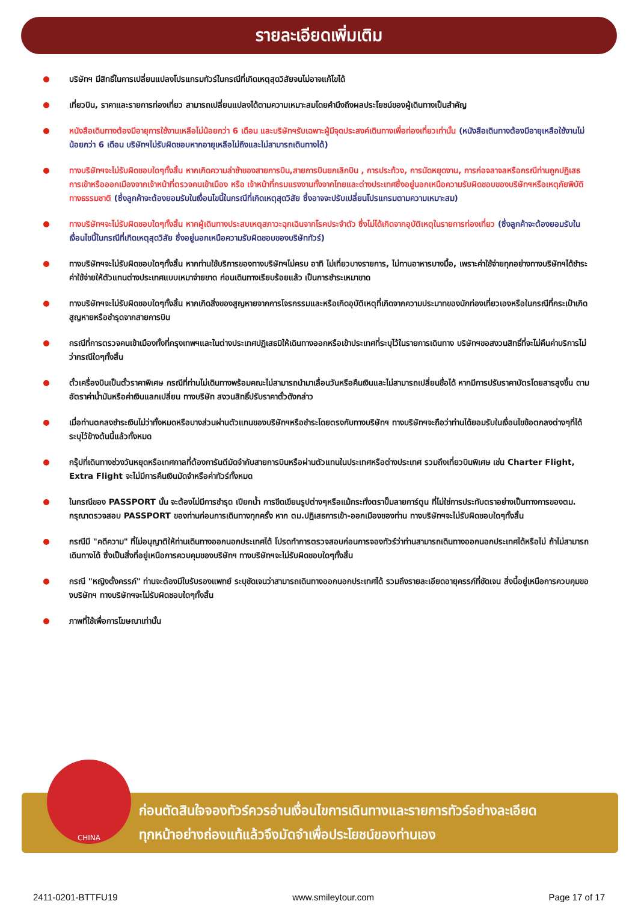รายละเอียดเพิ่มเติม
บริษัทฯ มีสิทธิ์ในการเปลี่ยนแปลงโปรแกรมทัวร์ในกรณีที่เกิดเหตุสุดวิสัยจนไม่อาจแก้ไขได้
เที่ยวบิน, ราคาและรายการท่องเที่ยว สามารถเปลี่ยนแปลงได้ตามความเหมาะสมโดยคำนึงถึงผลประโยชน์ของผู้เดินทางเป็นสำคัญ
หนังสือเดินทางต้องมีอายุการใช้งานเหลือไม่น้อยกว่า 6 เดือน และบริษัทฯรับเฉพาะผู้มีจุดประสงค์เดินทางเพื่อท่องเที่ยวเท่านั้น (หนังสือเดินทางต้องมีอายุเหลือใช้งานไม่น้อยกว่า 6 เดือน บริษัทฯไม่รับผิดชอบหากอายุเหลือไม่ถึงและไม่สามารถเดินทางได้)
ทางบริษัทฯจะไม่รับผิดชอบใดๆทั้งสิ้น หากเกิดความล่าช้าของสายการบิน,สายการบินยกเลิกบิน , การประท้วง, การนัดหยุดงาน, การก่อจลาจลหรือกรณีท่านถูกปฏิเสธการเข้าหรือออกเมืองจากเจ้าหน้าที่ตรวจคนเข้าเมือง หรือ เจ้าหน้าที่กรมแรงงานทั้งจากไทยและต่างประเทศซึ่งอยู่นอกเหนือความรับผิดชอบของบริษัทฯหรือเหตุภัยพิบัติทางธรรมชาติ (ซึ่งลูกค้าจะต้องยอมรับในเงื่อนไขนี้ในกรณีที่เกิดเหตุสุดวิสัย ซึ่งอาจจะปรับเปลี่ยนโปรแกรมตามความเหมาะสม)
ทางบริษัทฯจะไม่รับผิดชอบใดๆทั้งสิ้น หากผู้เดินทางประสบเหตุสภาวะฉุกเฉินจากโรคประจำตัว ซึ่งไม่ได้เกิดจากอุบัติเหตุในรายการท่องเที่ยว (ซึ่งลูกค้าจะต้องยอมรับในเงื่อนไขนี้ในกรณีที่เกิดเหตุสุดวิสัย ซึ่งอยู่นอกเหนือความรับผิดชอบของบริษัททัวร์)
ทางบริษัทฯจะไม่รับผิดชอบใดๆทั้งสิ้น หากท่านใช้บริการของทางบริษัทฯไม่ครบ อาทิ ไม่เที่ยวบางรายการ, ไม่ทานอาหารบางมื้อ, เพราะค่าใช้จ่ายทุกอย่างทางบริษัทฯได้ชำระค่าใช้จ่ายให้ตัวแทนต่างประเทศแบบเหมาจ่ายขาด ก่อนเดินทางเรียบร้อยแล้ว เป็นการชำระเหมาขาด
ทางบริษัทฯจะไม่รับผิดชอบใดๆทั้งสิ้น หากเกิดสิ่งของสูญหายจากการโจรกรรมและหรือเกิดอุบัติเหตุที่เกิดจากความประมาทของนักท่องเที่ยวเองหรือในกรณีที่กระเป๋าเกิดสูญหายหรือชำรุดจากสายการบิน
กรณีที่การตรวจคนเข้าเมืองทั้งที่กรุงเทพฯและในต่างประเทศปฏิเสธมิให้เดินทางออกหรือเข้าประเทศที่ระบุไว้ในรายการเดินทาง บริษัทฯขอสงวนสิทธิ์ที่จะไม่คืนค่าบริการไม่ว่ากรณีใดๆทั้งสิ้น
ตั๋วเครื่องบินเป็นตั๋วราคาพิเศษ กรณีที่ท่านไม่เดินทางพร้อมคณะไม่สามารถนำมาเลื่อนวันหรือคืนเงินและไม่สามารถเปลี่ยนชื่อได้ หากมีการปรับราคาบัตรโดยสารสูงขึ้น ตามอัตราค่าน้ำมันหรือค่าเงินแลกเปลี่ยน ทางบริษัท สงวนสิทธิ์ปรับราคาตั๋วดังกล่าว
เมื่อท่านตกลงชำระเงินไม่ว่าทั้งหมดหรือบางส่วนผ่านตัวแทนของบริษัทฯหรือชำระโดยตรงกับทางบริษัทฯ ทางบริษัทฯจะถือว่าท่านได้ยอมรับในเงื่อนไขข้อตกลงต่างๆที่ได้ระบุไว้ข้างต้นนี้แล้วทั้งหมด
กรุ๊ปที่เดินทางช่วงวันหยุดหรือเทศกาลที่ต้องการันตีมัดจำกับสายการบินหรือผ่านตัวแทนในประเทศหรือต่างประเทศ รวมถึงเที่ยวบินพิเศษ เช่น Charter Flight, Extra Flight จะไม่มีการคืนเงินมัดจำหรือค่าทัวร์ทั้งหมด
ในกรณีของ PASSPORT นั้น จะต้องไม่มีการชำรุด เปียกน้ำ การขีดเขียนรูปต่างๆหรือแม้กระทั่งตราปั๊มลายการ์ตูน ที่ไม่ใช่การประทับตราอย่างเป็นทางการของตม. กรุณาตรวจสอบ PASSPORT ของท่านก่อนการเดินทางทุกครั้ง หาก ตม.ปฏิเสธการเข้า-ออกเมืองของท่าน ทางบริษัทฯจะไม่รับผิดชอบใดๆทั้งสิ้น
กรณีมี "คดีความ" ที่ไม่อนุญาติให้ท่านเดินทางออกนอกประเทศได้ โปรดทำการตรวจสอบก่อนการจองทัวร์ว่าท่านสามารถเดินทางออกนอกประเทศได้หรือไม่ ถ้าไม่สามารถเดินทางได้ ซึ่งเป็นสิ่งที่อยู่เหนือการควบคุมของบริษัทฯ ทางบริษัทฯจะไม่รับผิดชอบใดๆทั้งสิ้น
กรณี "หญิงตั้งครรภ์" ท่านจะต้องมีใบรับรองแพทย์ ระบุชัดเจนว่าสามารถเดินทางออกนอกประเทศได้ รวมถึงรายละเอียดอายุครรภ์ที่ชัดเจน สิ่งนี้อยู่เหนือการควบคุมของบริษัทฯ ทางบริษัทฯจะไม่รับผิดชอบใดๆทั้งสิ้น
ภาพที่ใช้เพื่อการโฆษณาเท่านั้น
ก่อนตัดสินใจจองทัวร์ควรอ่านเงื่อนไขการเดินทางและรายการทัวร์อย่างละเอียด
ทุกหน้าอย่างถ่องแท้แล้วจึงมัดจำเพื่อประโยชน์ของท่านเอง
CHINA
2411-0201-BTTFU19 www.smileytour.com Page 17 of 17